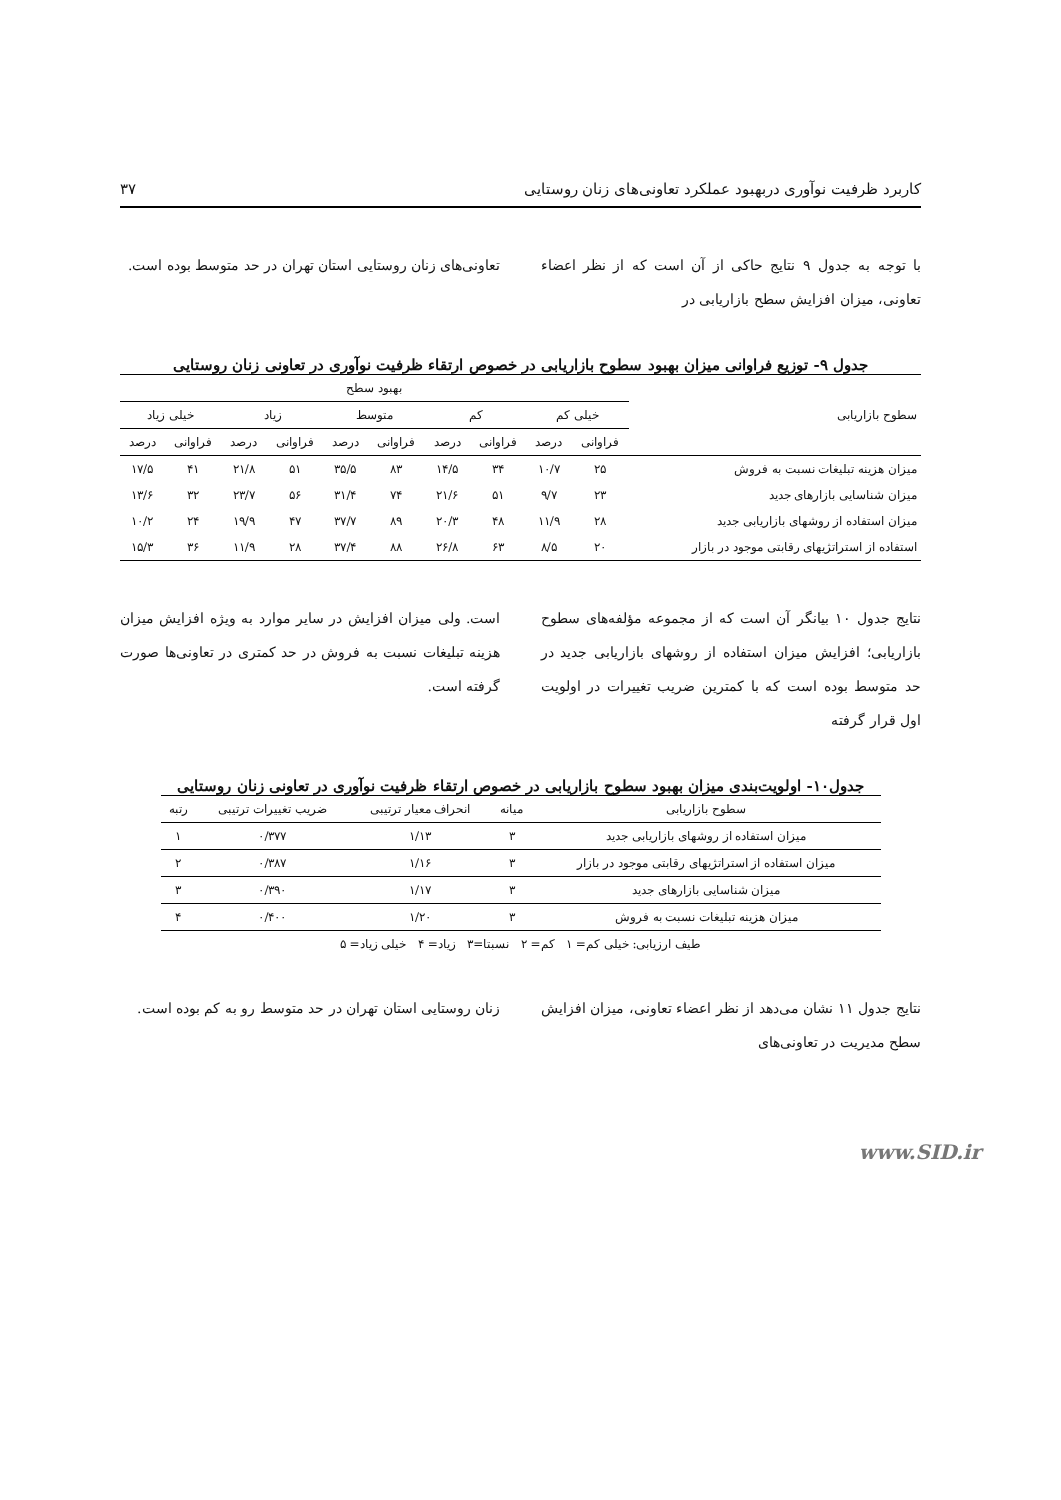کاربرد ظرفیت نوآوری دربهبود عملکرد تعاونی‌های زنان روستایی ۳۷
با توجه به جدول ۹ نتایج حاکی از آن است که از نظر اعضاء تعاونی، میزان افزایش سطح بازاریابی در
تعاونی‌های زنان روستایی استان تهران در حد متوسط بوده است.
جدول ۹- توزیع فراوانی میزان بهبود سطوح بازاریابی در خصوص ارتقاء ظرفیت نوآوری در تعاونی زنان روستایی
| سطوح بازاریابی | بهبود سطح | | | | | | | | | |
| --- | --- | --- | --- | --- | --- | --- | --- | --- | --- | --- |
| | خیلی کم | | کم | | متوسط | | زیاد | | خیلی زیاد | |
| | فراوانی | درصد | فراوانی | درصد | فراوانی | درصد | فراوانی | درصد | فراوانی | درصد |
| میزان هزینه تبلیغات نسبت به فروش | ۲۵ | ۱۰/۷ | ۳۴ | ۱۴/۵ | ۸۳ | ۳۵/۵ | ۵۱ | ۲۱/۸ | ۴۱ | ۱۷/۵ |
| میزان شناسایی بازارهای جدید | ۲۳ | ۹/۷ | ۵۱ | ۲۱/۶ | ۷۴ | ۳۱/۴ | ۵۶ | ۲۳/۷ | ۳۲ | ۱۳/۶ |
| میزان استفاده از روشهای بازاریابی جدید | ۲۸ | ۱۱/۹ | ۴۸ | ۲۰/۳ | ۸۹ | ۳۷/۷ | ۴۷ | ۱۹/۹ | ۲۴ | ۱۰/۲ |
| استفاده از استراتژیهای رقابتی موجود در بازار | ۲۰ | ۸/۵ | ۶۳ | ۲۶/۸ | ۸۸ | ۳۷/۴ | ۲۸ | ۱۱/۹ | ۳۶ | ۱۵/۳ |
نتایج جدول ۱۰ بیانگر آن است که از مجموعه مؤلفه‌های سطوح بازاریابی؛ افزایش میزان استفاده از روشهای بازاریابی جدید در حد متوسط بوده است که با کمترین ضریب تغییرات در اولویت اول قرار گرفته
است. ولی میزان افزایش در سایر موارد به ویژه افزایش میزان هزینه تبلیغات نسبت به فروش در حد کمتری در تعاونی‌ها صورت گرفته است.
جدول۱۰- اولویت‌بندی میزان بهبود سطوح بازاریابی در خصوص ارتقاء ظرفیت نوآوری در تعاونی زنان روستایی
| سطوح بازاریابی | میانه | انحراف معیار ترتیبی | ضریب تغییرات ترتیبی | رتبه |
| میزان استفاده از روشهای بازاریابی جدید | ۳ | ۱/۱۳ | ۰/۳۷۷ | ۱ |
| میزان استفاده از استراتژیهای رقابتی موجود در بازار | ۳ | ۱/۱۶ | ۰/۳۸۷ | ۲ |
| میزان شناسایی بازارهای جدید | ۳ | ۱/۱۷ | ۰/۳۹۰ | ۳ |
| میزان هزینه تبلیغات نسبت به فروش | ۳ | ۱/۲۰ | ۰/۴۰۰ | ۴ |
طیف ارزیابی: خیلی کم= ۱ کم= ۲ نسبتا=۳ زیاد= ۴ خیلی زیاد= ۵
نتایج جدول ۱۱ نشان می‌دهد از نظر اعضاء تعاونی، میزان افزایش سطح مدیریت در تعاونی‌های
زنان روستایی استان تهران در حد متوسط رو به کم بوده است.
www.SID.ir